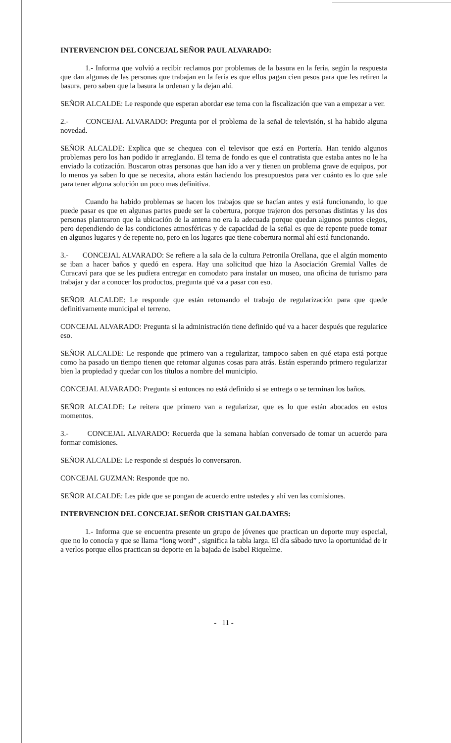INTERVENCION DEL CONCEJAL SEÑOR PAUL ALVARADO:
1.- Informa que volvió a recibir reclamos por problemas de la basura en la feria, según la respuesta que dan algunas de las personas que trabajan en la feria es que ellos pagan cien pesos para que les retiren la basura, pero saben que la basura la ordenan y la dejan ahí.
SEÑOR ALCALDE: Le responde que esperan abordar ese tema con la fiscalización que van a empezar a ver.
2.- CONCEJAL ALVARADO: Pregunta por el problema de la señal de televisión, si ha habido alguna novedad.
SEÑOR ALCALDE: Explica que se chequea con el televisor que está en Portería. Han tenido algunos problemas pero los han podido ir arreglando. El tema de fondo es que el contratista que estaba antes no le ha enviado la cotización. Buscaron otras personas que han ido a ver y tienen un problema grave de equipos, por lo menos ya saben lo que se necesita, ahora están haciendo los presupuestos para ver cuánto es lo que sale para tener alguna solución un poco mas definitiva.
Cuando ha habido problemas se hacen los trabajos que se hacían antes y está funcionando, lo que puede pasar es que en algunas partes puede ser la cobertura, porque trajeron dos personas distintas y las dos personas plantearon que la ubicación de la antena no era la adecuada porque quedan algunos puntos ciegos, pero dependiendo de las condiciones atmosféricas y de capacidad de la señal es que de repente puede tomar en algunos lugares y de repente no, pero en los lugares que tiene cobertura normal ahí está funcionando.
3.- CONCEJAL ALVARADO: Se refiere a la sala de la cultura Petronila Orellana, que el algún momento se iban a hacer baños y quedó en espera. Hay una solicitud que hizo la Asociación Gremial Valles de Curacaví para que se les pudiera entregar en comodato para instalar un museo, una oficina de turismo para trabajar y dar a conocer los productos, pregunta qué va a pasar con eso.
SEÑOR ALCALDE: Le responde que están retomando el trabajo de regularización para que quede definitivamente municipal el terreno.
CONCEJAL ALVARADO: Pregunta si la administración tiene definido qué va a hacer después que regularice eso.
SEÑOR ALCALDE: Le responde que primero van a regularizar, tampoco saben en qué etapa está porque como ha pasado un tiempo tienen que retomar algunas cosas para atrás. Están esperando primero regularizar bien la propiedad y quedar con los títulos a nombre del municipio.
CONCEJAL ALVARADO: Pregunta si entonces no está definido si se entrega o se terminan los baños.
SEÑOR ALCALDE: Le reitera que primero van a regularizar, que es lo que están abocados en estos momentos.
3.- CONCEJAL ALVARADO: Recuerda que la semana habían conversado de tomar un acuerdo para formar comisiones.
SEÑOR ALCALDE: Le responde si después lo conversaron.
CONCEJAL GUZMAN: Responde que no.
SEÑOR ALCALDE: Les pide que se pongan de acuerdo entre ustedes y ahí ven las comisiones.
INTERVENCION DEL CONCEJAL SEÑOR CRISTIAN GALDAMES:
1.- Informa que se encuentra presente un grupo de jóvenes que practican un deporte muy especial, que no lo conocía y que se llama “long word” , significa la tabla larga. El día sábado tuvo la oportunidad de ir a verlos porque ellos practican su deporte en la bajada de Isabel Riquelme.
- 11 -